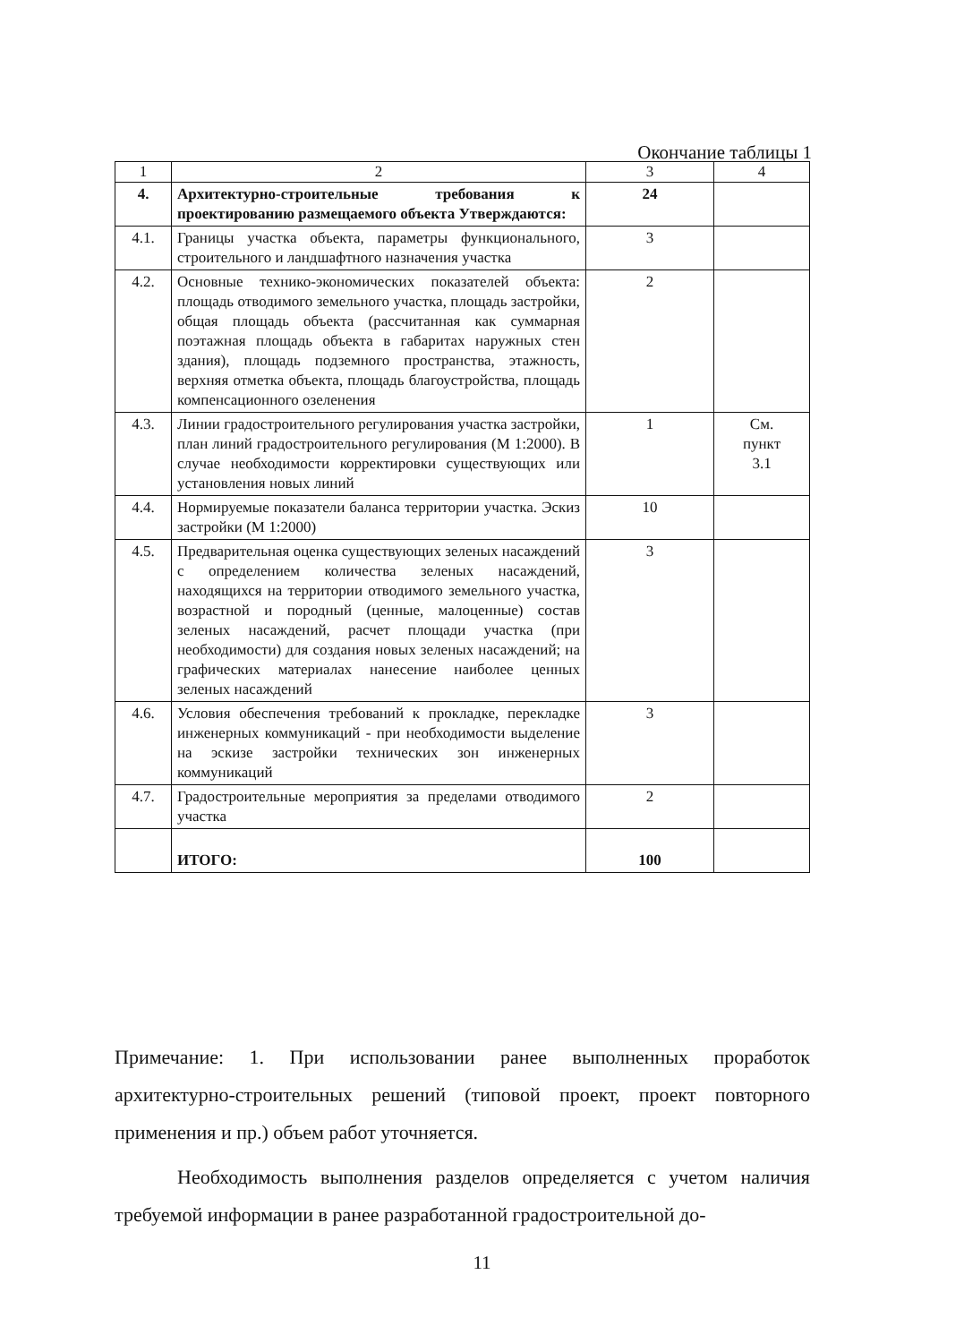Окончание таблицы 1
| 1 | 2 | 3 | 4 |
| --- | --- | --- | --- |
| 4. | Архитектурно-строительные требования к проектированию размещаемого объекта Утверждаются: | 24 | |
| 4.1. | Границы участка объекта, параметры функционального, строительного и ландшафтного назначения участка | 3 | |
| 4.2. | Основные технико-экономических показателей объекта: площадь отводимого земельного участка, площадь застройки, общая площадь объекта (рассчитанная как суммарная поэтажная площадь объекта в габаритах наружных стен здания), площадь подземного пространства, этажность, верхняя отметка объекта, площадь благоустройства, площадь компенсационного озеленения | 2 | |
| 4.3. | Линии градостроительного регулирования участка застройки, план линий градостроительного регулирования (М 1:2000). В случае необходимости корректировки существующих или установления новых линий | 1 | См. пункт 3.1 |
| 4.4. | Нормируемые показатели баланса территории участка. Эскиз застройки (М 1:2000) | 10 | |
| 4.5. | Предварительная оценка существующих зеленых насаждений с определением количества зеленых насаждений, находящихся на территории отводимого земельного участка, возрастной и породный (ценные, малоценные) состав зеленых насаждений, расчет площади участка (при необходимости) для создания новых зеленых насаждений; на графических материалах нанесение наиболее ценных зеленых насаждений | 3 | |
| 4.6. | Условия обеспечения требований к прокладке, перекладке инженерных коммуникаций - при необходимости выделение на эскизе застройки технических зон инженерных коммуникаций | 3 | |
| 4.7. | Градостроительные мероприятия за пределами отводимого участка | 2 | |
| | ИТОГО: | 100 | |
Примечание: 1. При использовании ранее выполненных проработок архитектурно-строительных решений (типовой проект, проект повторного применения и пр.) объем работ уточняется.
Необходимость выполнения разделов определяется с учетом наличия требуемой информации в ранее разработанной градостроительной до-
11